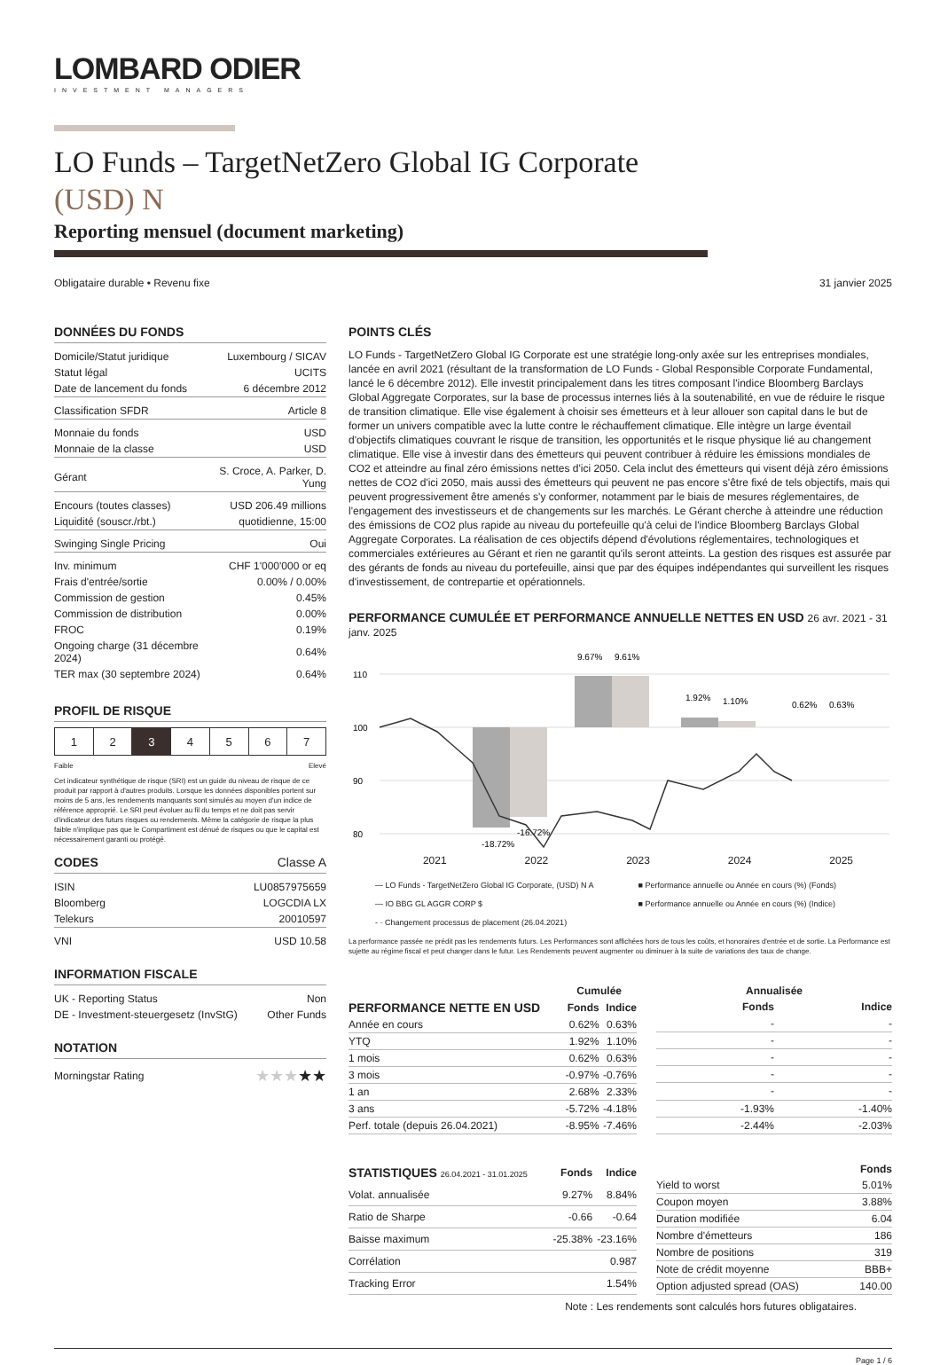LOMBARD ODIER
INVESTMENT MANAGERS
LO Funds – TargetNetZero Global IG Corporate
(USD) N
Reporting mensuel (document marketing)
Obligataire durable • Revenu fixe 31 janvier 2025
DONNÉES DU FONDS
| Domicile/Statut juridique | Luxembourg / SICAV |
| Statut légal | UCITS |
| Date de lancement du fonds | 6 décembre 2012 |
| Classification SFDR | Article 8 |
| Monnaie du fonds | USD |
| Monnaie de la classe | USD |
| Gérant | S. Croce, A. Parker, D. Yung |
| Encours (toutes classes) | USD 206.49 millions |
| Liquidité (souscr./rbt.) | quotidienne, 15:00 |
| Swinging Single Pricing | Oui |
| Inv. minimum | CHF 1'000'000 or eq |
| Frais d'entrée/sortie | 0.00% / 0.00% |
| Commission de gestion | 0.45% |
| Commission de distribution | 0.00% |
| FROC | 0.19% |
| Ongoing charge (31 décembre 2024) | 0.64% |
| TER max (30 septembre 2024) | 0.64% |
PROFIL DE RISQUE
| 1 | 2 | 3 | 4 | 5 | 6 | 7 |
Faible Elevé
Cet indicateur synthétique de risque (SRI) est un guide du niveau de risque de ce produit par rapport à d'autres produits. Lorsque les données disponibles portent sur moins de 5 ans, les rendements manquants sont simulés au moyen d'un indice de référence approprié. Le SRI peut évoluer au fil du temps et ne doit pas servir d'indicateur des futurs risques ou rendements. Même la catégorie de risque la plus faible n'implique pas que le Compartiment est dénué de risques ou que le capital est nécessairement garanti ou protégé.
CODES Classe A
| ISIN | LU0857975659 |
| Bloomberg | LOGCDIA LX |
| Telekurs | 20010597 |
| VNI | USD 10.58 |
INFORMATION FISCALE
| UK - Reporting Status | Non |
| DE - Investment-steuergesetz (InvStG) | Other Funds |
NOTATION
| Morningstar Rating | ★★★ ★★ |
POINTS CLÉS
LO Funds - TargetNetZero Global IG Corporate est une stratégie long-only axée sur les entreprises mondiales, lancée en avril 2021 (résultant de la transformation de LO Funds - Global Responsible Corporate Fundamental, lancé le 6 décembre 2012). Elle investit principalement dans les titres composant l'indice Bloomberg Barclays Global Aggregate Corporates, sur la base de processus internes liés à la soutenabilité, en vue de réduire le risque de transition climatique. Elle vise également à choisir ses émetteurs et à leur allouer son capital dans le but de former un univers compatible avec la lutte contre le réchauffement climatique. Elle intègre un large éventail d'objectifs climatiques couvrant le risque de transition, les opportunités et le risque physique lié au changement climatique. Elle vise à investir dans des émetteurs qui peuvent contribuer à réduire les émissions mondiales de CO2 et atteindre au final zéro émissions nettes d'ici 2050. Cela inclut des émetteurs qui visent déjà zéro émissions nettes de CO2 d'ici 2050, mais aussi des émetteurs qui peuvent ne pas encore s'être fixé de tels objectifs, mais qui peuvent progressivement être amenés s'y conformer, notamment par le biais de mesures réglementaires, de l'engagement des investisseurs et de changements sur les marchés. Le Gérant cherche à atteindre une réduction des émissions de CO2 plus rapide au niveau du portefeuille qu'à celui de l'indice Bloomberg Barclays Global Aggregate Corporates. La réalisation de ces objectifs dépend d'évolutions réglementaires, technologiques et commerciales extérieures au Gérant et rien ne garantit qu'ils seront atteints. La gestion des risques est assurée par des gérants de fonds au niveau du portefeuille, ainsi que par des équipes indépendantes qui surveillent les risques d'investissement, de contrepartie et opérationnels.
PERFORMANCE CUMULÉE ET PERFORMANCE ANNUELLE NETTES EN USD 26 avr. 2021 - 31 janv. 2025
110
100
90
80
9.67%
9.61%
1.92%
1.10%
0.62%
0.63%
-18.72%
-16.72%
2021 2022 2023 2024 2025
— LO Funds - TargetNetZero Global IG Corporate, (USD) N A ■ Performance annuelle ou Année en cours (%) (Fonds) — IO BBG GL AGGR CORP $ ■ Performance annuelle ou Année en cours (%) (Indice) - · Changement processus de placement (26.04.2021)
La performance passée ne prédit pas les rendements futurs. Les Performances sont affichées hors de tous les coûts, et honoraires d'entrée et de sortie. La Performance est sujette au régime fiscal et peut changer dans le futur. Les Rendements peuvent augmenter ou diminuer à la suite de variations des taux de change.
| | Cumulée | |
| --- | --- | --- |
| PERFORMANCE NETTE EN USD | Fonds | Indice |
| Année en cours | 0.62% | 0.63% |
| YTQ | 1.92% | 1.10% |
| 1 mois | 0.62% | 0.63% |
| 3 mois | -0.97% | -0.76% |
| 1 an | 2.68% | 2.33% |
| 3 ans | -5.72% | -4.18% |
| Perf. totale (depuis 26.04.2021) | -8.95% | -7.46% |
| | Annualisée | |
| --- | --- | --- |
| | Fonds | Indice |
| | - | - |
| | - | - |
| | - | - |
| | - | - |
| | - | - |
| | -1.93% | -1.40% |
| | -2.44% | -2.03% |
| STATISTIQUES 26.04.2021 - 31.01.2025 | Fonds | Indice |
| --- | --- | --- |
| Volat. annualisée | 9.27% | 8.84% |
| Ratio de Sharpe | -0.66 | -0.64 |
| Baisse maximum | -25.38% | -23.16% |
| Corrélation | | 0.987 |
| Tracking Error | | 1.54% |
| | Fonds |
| --- | --- |
| Yield to worst | 5.01% |
| Coupon moyen | 3.88% |
| Duration modifiée | 6.04 |
| Nombre d'émetteurs | 186 |
| Nombre de positions | 319 |
| Note de crédit moyenne | BBB+ |
| Option adjusted spread (OAS) | 140.00 |
Note : Les rendements sont calculés hors futures obligataires.
Page 1 / 6